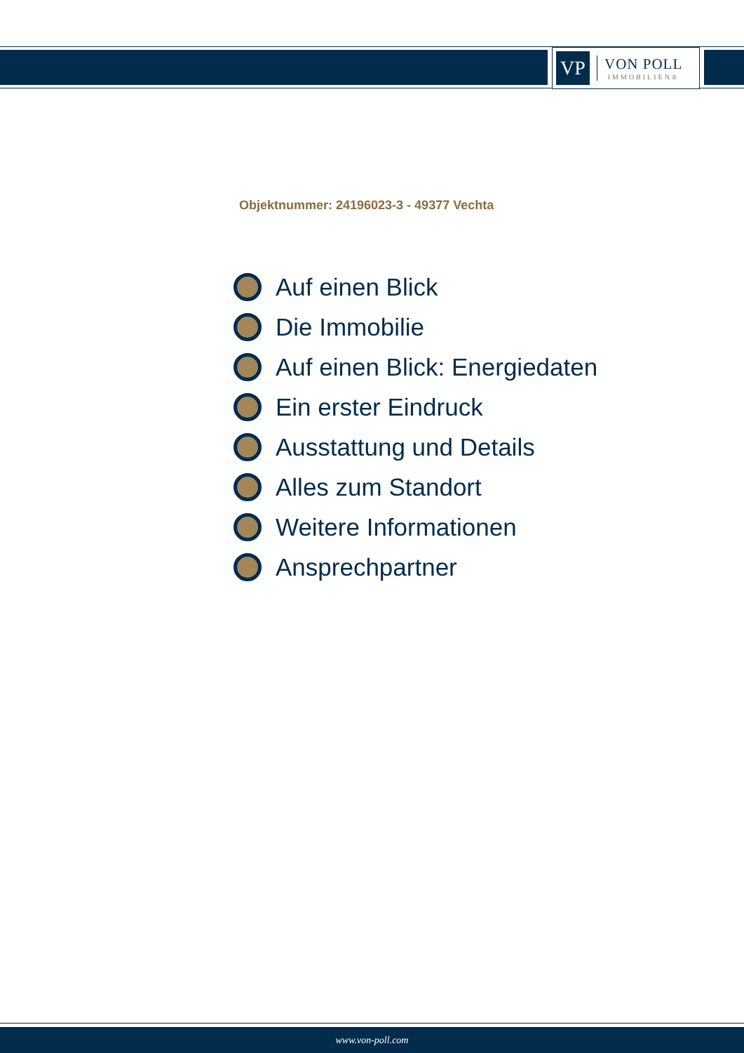VP
VON POLL
IMMOBILIEN®
Objektnummer: 24196023-3 - 49377 Vechta
Auf einen Blick
Die Immobilie
Auf einen Blick: Energiedaten
Ein erster Eindruck
Ausstattung und Details
Alles zum Standort
Weitere Informationen
Ansprechpartner
www.von-poll.com